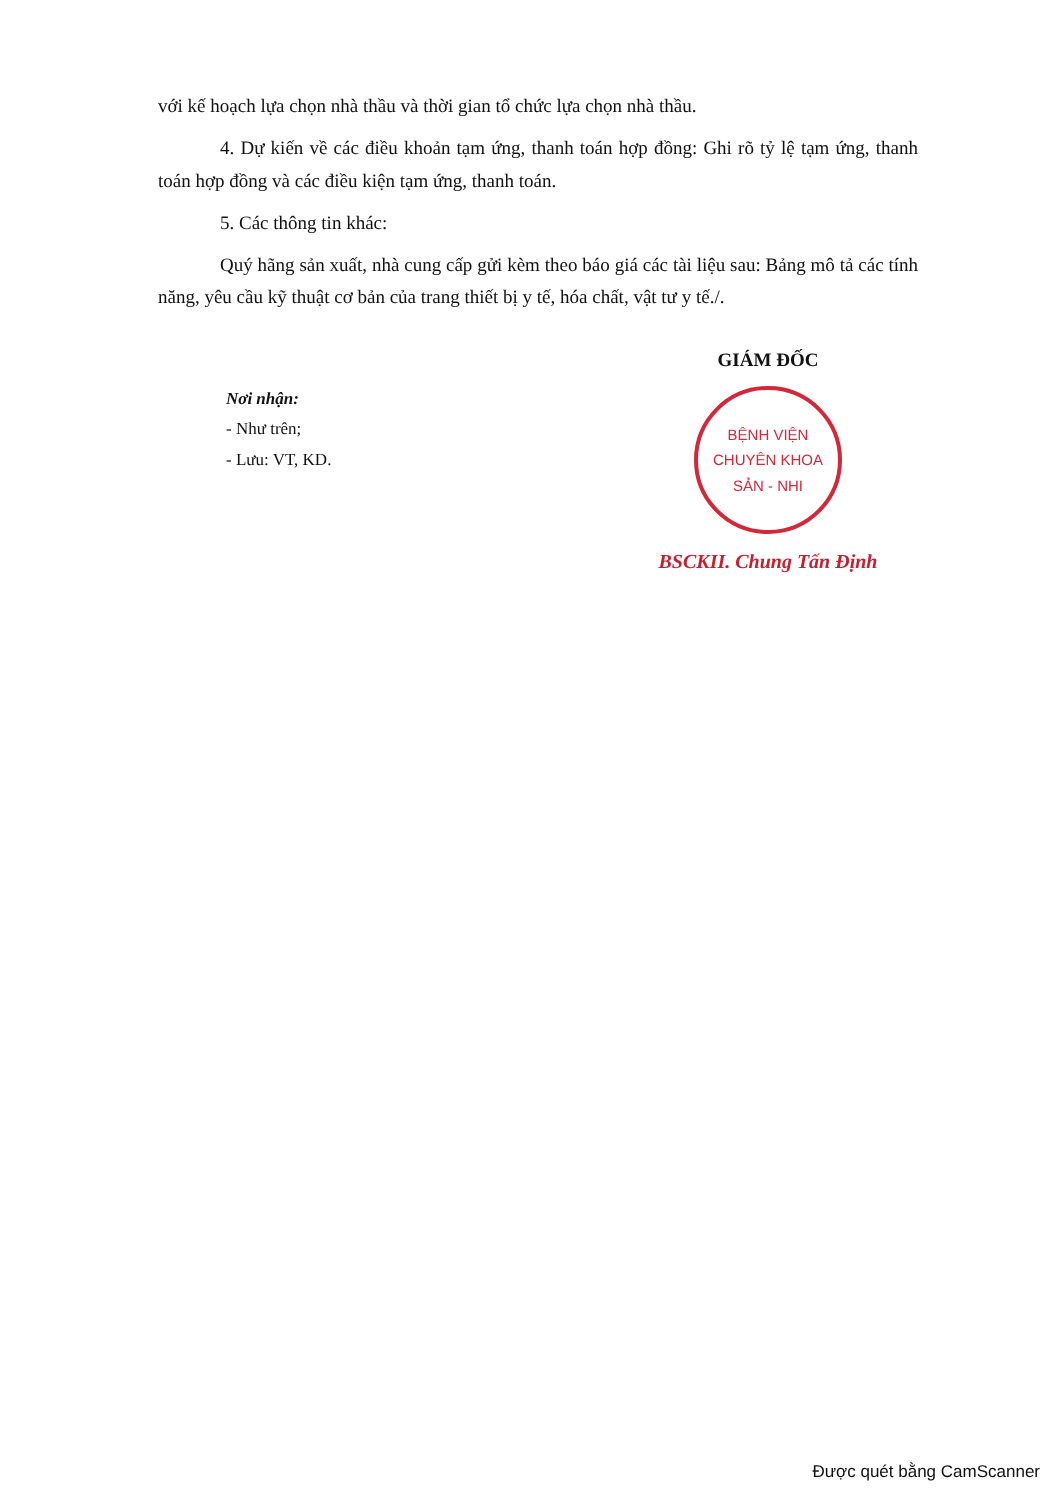với kế hoạch lựa chọn nhà thầu và thời gian tổ chức lựa chọn nhà thầu.
4. Dự kiến về các điều khoản tạm ứng, thanh toán hợp đồng: Ghi rõ tỷ lệ tạm ứng, thanh toán hợp đồng và các điều kiện tạm ứng, thanh toán.
5. Các thông tin khác:
Quý hãng sản xuất, nhà cung cấp gửi kèm theo báo giá các tài liệu sau: Bảng mô tả các tính năng, yêu cầu kỹ thuật cơ bản của trang thiết bị y tế, hóa chất, vật tư y tế./.
Nơi nhận:
- Như trên;
- Lưu: VT, KD.
GIÁM ĐỐC
BỆNH VIỆN
CHUYÊN KHOA
SẢN - NHI
BSCKII. Chung Tấn Định
Được quét bằng CamScanner